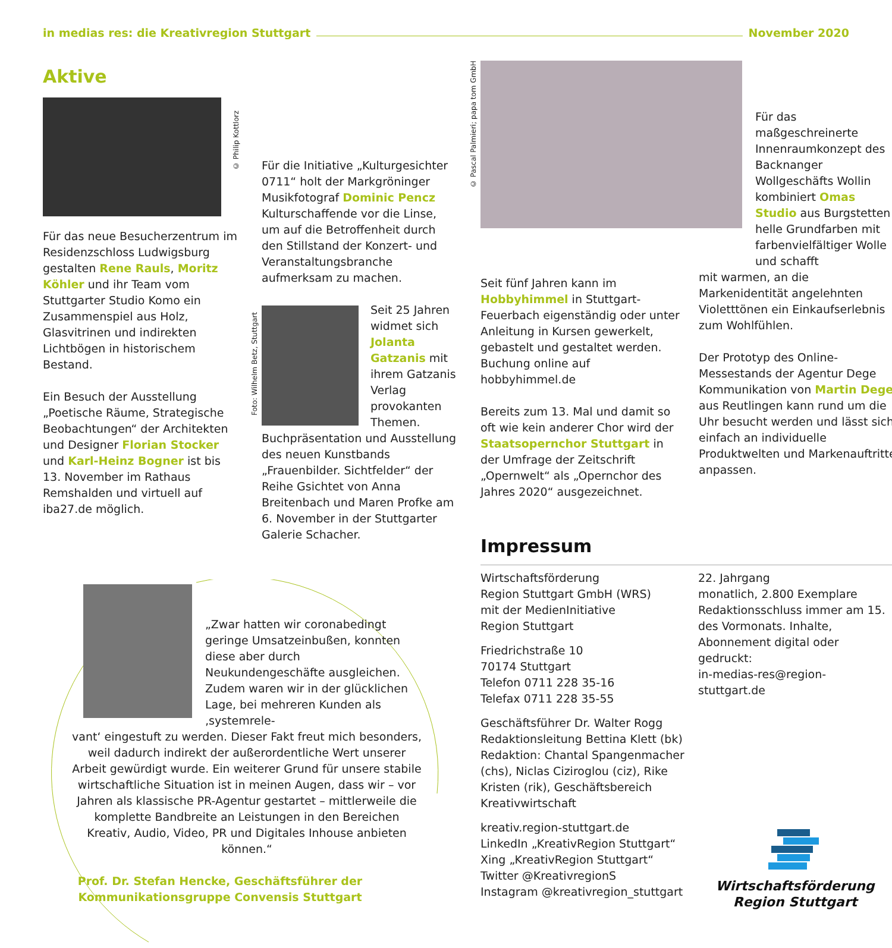in medias res: die Kreativregion Stuttgart November 2020
Aktive
Für das neue Besucherzentrum im Residenzschloss Ludwigsburg gestalten Rene Rauls, Moritz Köhler und ihr Team vom Stuttgarter Studio Komo ein Zusammenspiel aus Holz, Glasvitrinen und indirekten Lichtbögen in historischem Bestand.
Ein Besuch der Ausstellung „Poetische Räume, Strategische Beobachtungen“ der Architekten und Designer Florian Stocker und Karl-Heinz Bogner ist bis 13. November im Rathaus Remshalden und virtuell auf iba27.de möglich.
© Philip Kottlorz
Für die Initiative „Kulturgesichter 0711“ holt der Markgröninger Musikfotograf Dominic Pencz Kulturschaffende vor die Linse, um auf die Betroffenheit durch den Stillstand der Konzert- und Veranstaltungsbranche aufmerksam zu machen.
Seit 25 Jahren widmet sich Jolanta Gatzanis mit ihrem Gatzanis Verlag provokanten Themen. Buchpräsentation und Ausstellung des neuen Kunstbands „Frauenbilder. Sichtfelder“ der Reihe Gsichtet von Anna Breitenbach und Maren Profke am 6. November in der Stuttgarter Galerie Schacher.
Foto: Wilhelm Betz, Stuttgart
© Pascal Palmieri; papa tom GmbH
Seit fünf Jahren kann im Hobbyhimmel in Stuttgart-Feuerbach eigenständig oder unter Anleitung in Kursen gewerkelt, gebastelt und gestaltet werden. Buchung online auf hobbyhimmel.de
Bereits zum 13. Mal und damit so oft wie kein anderer Chor wird der Staatsopernchor Stuttgart in der Umfrage der Zeitschrift „Opernwelt“ als „Opernchor des Jahres 2020“ ausgezeichnet.
Für das maßgeschreinerte Innenraumkonzept des Backnanger Wollgeschäfts Wollin kombiniert Omas Studio aus Burgstetten helle Grundfarben mit farbenvielfältiger Wolle und schafft
mit warmen, an die Markenidentität angelehnten Violetttönen ein Einkaufserlebnis zum Wohlfühlen.
Der Prototyp des Online-Messestands der Agentur Dege Kommunikation von Martin Dege aus Reutlingen kann rund um die Uhr besucht werden und lässt sich einfach an individuelle Produktwelten und Markenauftritte anpassen.
„Zwar hatten wir coronabedingt geringe Umsatzeinbußen, konnten diese aber durch Neukundengeschäfte ausgleichen. Zudem waren wir in der glücklichen Lage, bei mehreren Kunden als ‚systemrele-
vant‘ eingestuft zu werden. Dieser Fakt freut mich besonders, weil dadurch indirekt der außerordentliche Wert unserer Arbeit gewürdigt wurde. Ein weiterer Grund für unsere stabile wirtschaftliche Situation ist in meinen Augen, dass wir – vor Jahren als klassische PR-Agentur gestartet – mittlerweile die komplette Bandbreite an Leistungen in den Bereichen Kreativ, Audio, Video, PR und Digitales Inhouse anbieten können.“
Prof. Dr. Stefan Hencke, Geschäftsführer der Kommunikationsgruppe Convensis Stuttgart
Impressum
Wirtschaftsförderung
Region Stuttgart GmbH (WRS)
mit der MedienInitiative
Region Stuttgart
Friedrichstraße 10
70174 Stuttgart
Telefon 0711 228 35-16
Telefax 0711 228 35-55
Geschäftsführer Dr. Walter Rogg
Redaktionsleitung Bettina Klett (bk)
Redaktion: Chantal Spangenmacher (chs), Niclas Ciziroglou (ciz), Rike Kristen (rik), Geschäftsbereich Kreativwirtschaft
kreativ.region-stuttgart.de
LinkedIn „KreativRegion Stuttgart“
Xing „KreativRegion Stuttgart“
Twitter @KreativregionS
Instagram @kreativregion_stuttgart
22. Jahrgang
monatlich, 2.800 Exemplare
Redaktionsschluss immer am 15. des Vormonats. Inhalte, Abonnement digital oder gedruckt:
in-medias-res@region-stuttgart.de
Wirtschaftsförderung
Region Stuttgart